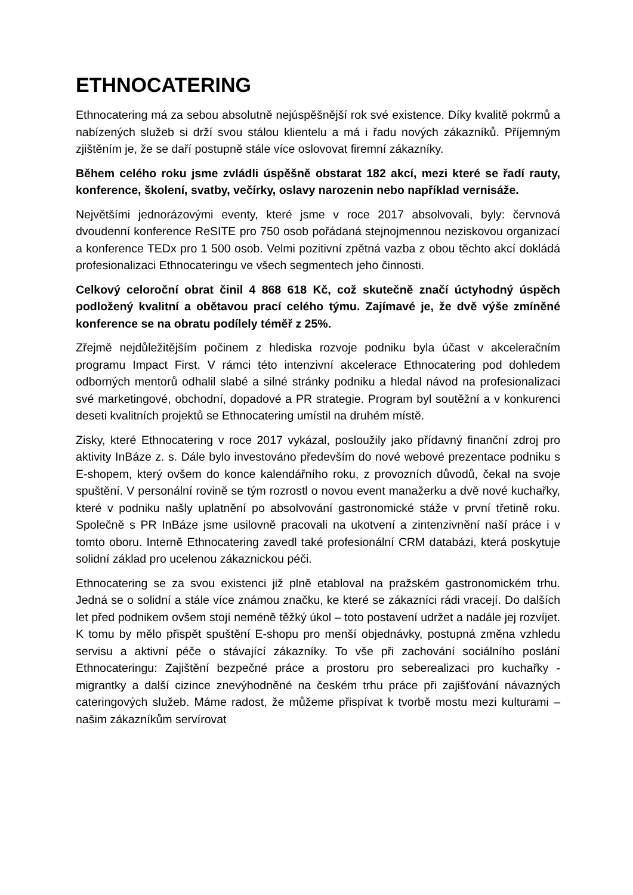ETHNOCATERING
Ethnocatering má za sebou absolutně nejúspěšnější rok své existence. Díky kvalitě pokrmů a nabízených služeb si drží svou stálou klientelu a má i řadu nových zákazníků. Příjemným zjištěním je, že se daří postupně stále více oslovovat firemní zákazníky.
Během celého roku jsme zvládli úspěšně obstarat 182 akcí, mezi které se řadí rauty, konference, školení, svatby, večírky, oslavy narozenin nebo například vernisáže.
Největšími jednorázovými eventy, které jsme v roce 2017 absolvovali, byly: červnová dvoudenní konference ReSITE pro 750 osob pořádaná stejnojmennou neziskovou organizací a konference TEDx pro 1 500 osob. Velmi pozitivní zpětná vazba z obou těchto akcí dokládá profesionalizaci Ethnocateringu ve všech segmentech jeho činnosti.
Celkový celoroční obrat činil 4 868 618 Kč, což skutečně značí úctyhodný úspěch podložený kvalitní a obětavou prací celého týmu. Zajímavé je, že dvě výše zmíněné konference se na obratu podílely téměř z 25%.
Zřejmě nejdůležitějším počinem z hlediska rozvoje podniku byla účast v akceleračním programu Impact First. V rámci této intenzivní akcelerace Ethnocatering pod dohledem odborných mentorů odhalil slabé a silné stránky podniku a hledal návod na profesionalizaci své marketingové, obchodní, dopadové a PR strategie. Program byl soutěžní a v konkurenci deseti kvalitních projektů se Ethnocatering umístil na druhém místě.
Zisky, které Ethnocatering v roce 2017 vykázal, posloužily jako přídavný finanční zdroj pro aktivity InBáze z. s. Dále bylo investováno především do nové webové prezentace podniku s E-shopem, který ovšem do konce kalendářního roku, z provozních důvodů, čekal na svoje spuštění. V personální rovině se tým rozrostl o novou event manažerku a dvě nové kuchařky, které v podniku našly uplatnění po absolvování gastronomické stáže v první třetině roku. Společně s PR InBáze jsme usilovně pracovali na ukotvení a zintenzivnění naší práce i v tomto oboru. Interně Ethnocatering zavedl také profesionální CRM databázi, která poskytuje solidní základ pro ucelenou zákaznickou péči.
Ethnocatering se za svou existenci již plně etabloval na pražském gastronomickém trhu. Jedná se o solidní a stále více známou značku, ke které se zákazníci rádi vracejí. Do dalších let před podnikem ovšem stojí neméně těžký úkol – toto postavení udržet a nadále jej rozvíjet. K tomu by mělo přispět spuštění E-shopu pro menší objednávky, postupná změna vzhledu servisu a aktivní péče o stávající zákazníky. To vše při zachování sociálního poslání Ethnocateringu: Zajištění bezpečné práce a prostoru pro seberealizaci pro kuchařky - migrantky a další cizince znevýhodněné na českém trhu práce při zajišťování návazných cateringových služeb. Máme radost, že můžeme přispívat k tvorbě mostu mezi kulturami – našim zákazníkům servírovat